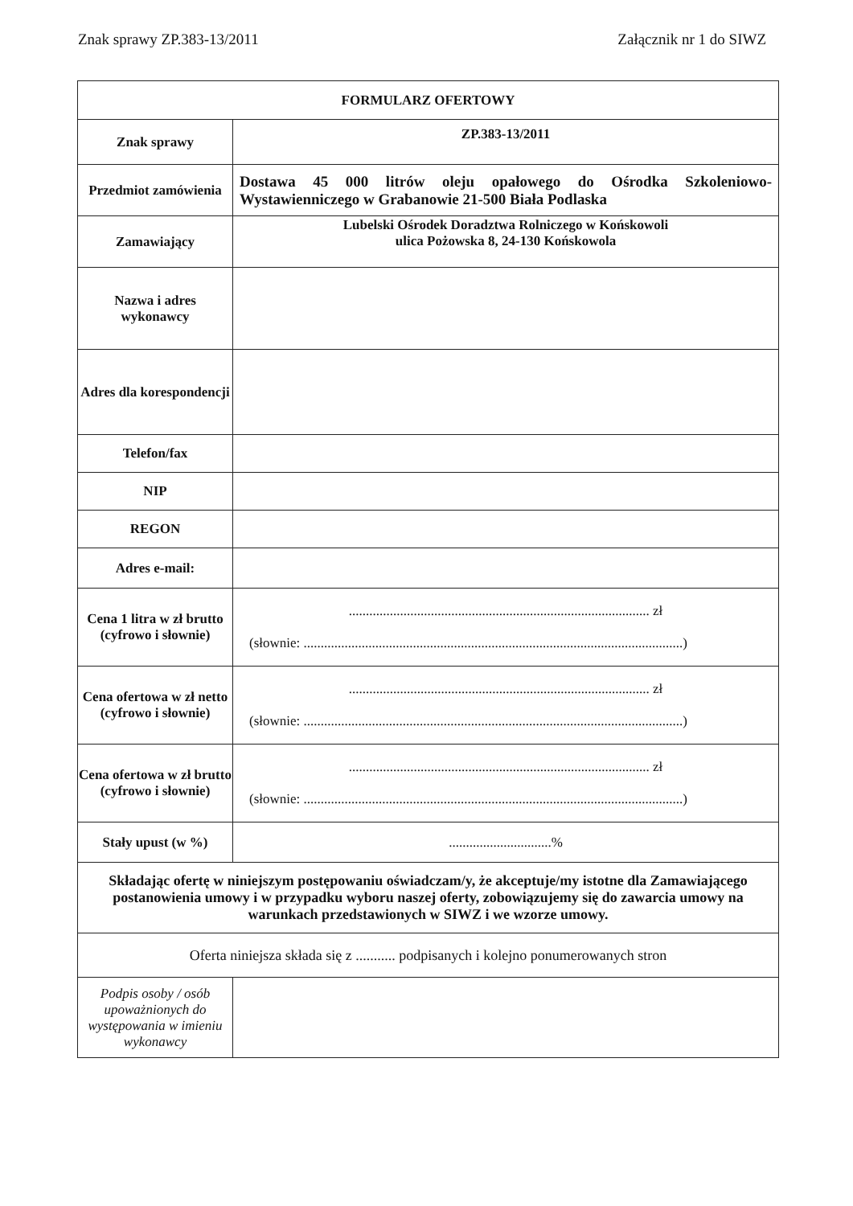Znak sprawy ZP.383-13/2011 Załącznik nr 1 do SIWZ
| FORMULARZ OFERTOWY | |
| --- | --- |
| Znak sprawy | ZP.383-13/2011 |
| Przedmiot zamówienia | Dostawa 45 000 litrów oleju opałowego do Ośrodka Szkoleniowo-Wystawienniczego w Grabanowie 21-500 Biała Podlaska |
| Zamawiający | Lubelski Ośrodek Doradztwa Rolniczego w Końskowoli ulica Pożowska 8, 24-130 Końskowola |
| Nazwa i adres wykonawcy | |
| Adres dla korespondencji | |
| Telefon/fax | |
| NIP | |
| REGON | |
| Adres e-mail: | |
| Cena 1 litra w zł brutto (cyfrowo i słownie) | ........................................................................................ zł (słownie: ...............................................................................................................) |
| Cena ofertowa w zł netto (cyfrowo i słownie) | ........................................................................................ zł (słownie: ...............................................................................................................) |
| Cena ofertowa w zł brutto (cyfrowo i słownie) | ........................................................................................ zł (słownie: ...............................................................................................................) |
| Stały upust (w %) | ..............................% |
| Składając ofertę w niniejszym postępowaniu oświadczam/y, że akceptuje/my istotne dla Zamawiającego postanowienia umowy i w przypadku wyboru naszej oferty, zobowiązujemy się do zawarcia umowy na warunkach przedstawionych w SIWZ i we wzorze umowy. | |
| Oferta niniejsza składa się z ........... podpisanych i kolejno ponumerowanych stron | |
| Podpis osoby / osób upoważnionych do występowania w imieniu wykonawcy | |